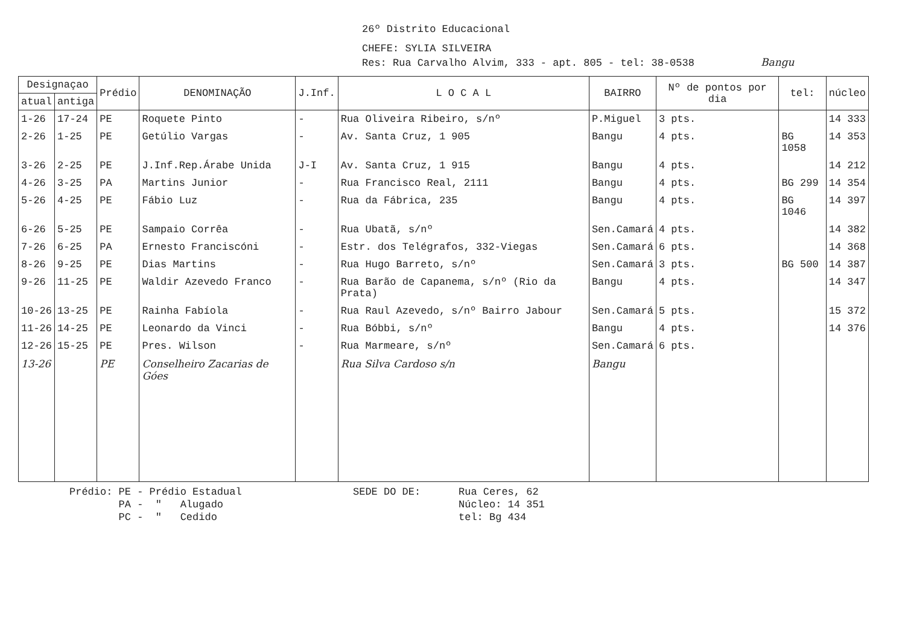26º Distrito Educacional
CHEFE: SYLIA SILVEIRA
Res: Rua Carvalho Alvim, 333 - apt. 805 - tel: 38-0538 Bangu
| Designaçao | | Prédio | DENOMINAÇÃO | J.Inf. | L O C A L | BAIRRO | Nº de pontos por dia | tel: | núcleo |
| --- | --- | --- | --- | --- | --- | --- | --- | --- | --- |
| atual | antiga | | | | | | | | |
| 1-26 | 17-24 | PE | Roquete Pinto | - | Rua Oliveira Ribeiro, s/nº | P.Miguel | 3 pts. | | 14 333 |
| 2-26 | 1-25 | PE | Getúlio Vargas | - | Av. Santa Cruz, 1 905 | Bangu | 4 pts. | BG 1058 | 14 353 |
| 3-26 | 2-25 | PE | J.Inf.Rep.Árabe Unida | J-I | Av. Santa Cruz, 1 915 | Bangu | 4 pts. | | 14 212 |
| 4-26 | 3-25 | PA | Martins Junior | - | Rua Francisco Real, 2111 | Bangu | 4 pts. | BG 299 | 14 354 |
| 5-26 | 4-25 | PE | Fábio Luz | - | Rua da Fábrica, 235 | Bangu | 4 pts. | BG 1046 | 14 397 |
| 6-26 | 5-25 | PE | Sampaio Corrêa | - | Rua Ubatã, s/nº | Sen.Camará | 4 pts. | | 14 382 |
| 7-26 | 6-25 | PA | Ernesto Franciscóni | - | Estr. dos Telégrafos, 332-Viegas | Sen.Camará | 6 pts. | | 14 368 |
| 8-26 | 9-25 | PE | Dias Martins | - | Rua Hugo Barreto, s/nº | Sen.Camará | 3 pts. | BG 500 | 14 387 |
| 9-26 | 11-25 | PE | Waldir Azevedo Franco | - | Rua Barão de Capanema, s/nº (Rio da Prata) | Bangu | 4 pts. | | 14 347 |
| 10-26 | 13-25 | PE | Rainha Fabíola | - | Rua Raul Azevedo, s/nº Bairro Jabour | Sen.Camará | 5 pts. | | 15 372 |
| 11-26 | 14-25 | PE | Leonardo da Vinci | - | Rua Bóbbi, s/nº | Bangu | 4 pts. | | 14 376 |
| 12-26 | 15-25 | PE | Pres. Wilson | - | Rua Marmeare, s/nº | Sen.Camará | 6 pts. | | |
| 13-26 | | PE | Conselheiro Zacarias de Góes | | Rua Silva Cardoso s/n | Bangu | | | |
Prédio: PE - Prédio Estadual
PA - " Alugado
PC - " Cedido
SEDE DO DE: Rua Ceres, 62
Núcleo: 14 351
tel: Bg 434